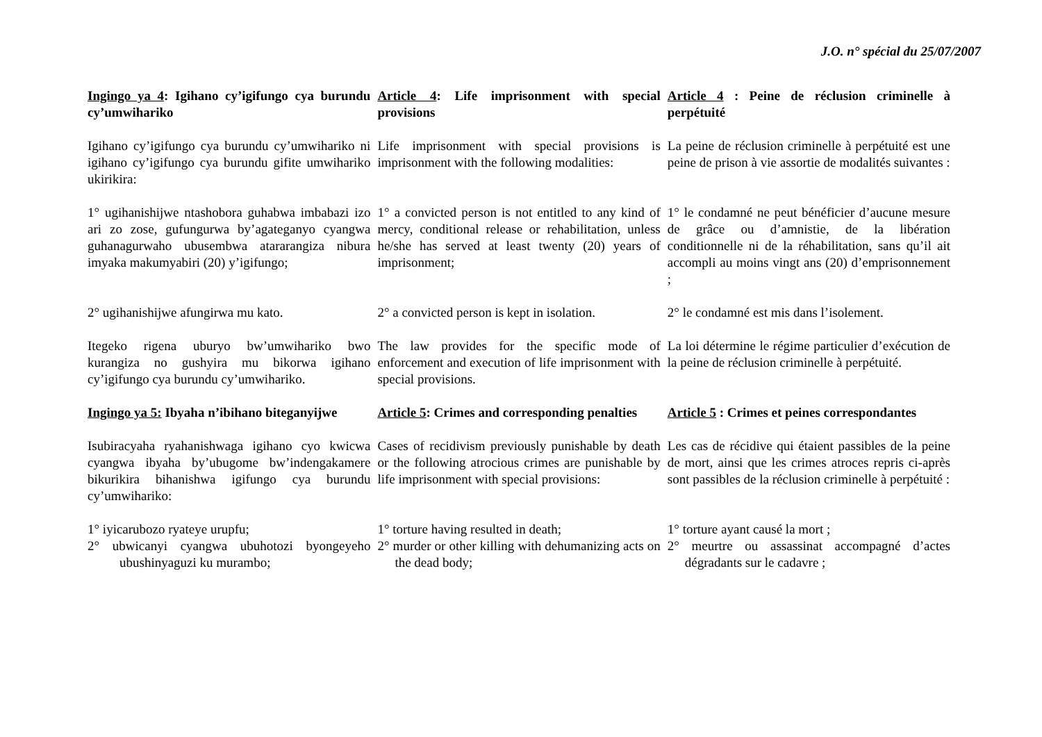J.O. n° spécial du 25/07/2007
| Ingingo ya 4 : Igihano cy’igifungo cya burundu cy’umwihariko | Article 4 : Life imprisonment with special provisions | Article 4 : Peine de réclusion criminelle à perpétuité |
| Igihano cy’igifungo cya burundu cy’umwihariko ni igihano cy’igifungo cya burundu gifite umwihariko ukirikira: | Life imprisonment with special provisions is imprisonment with the following modalities: | La peine de réclusion criminelle à perpétuité est une peine de prison à vie assortie de modalités suivantes : |
| 1° ugihanishijwe ntashobora guhabwa imbabazi izo ari zo zose, gufungurwa by’agateganyo cyangwa guhanagurwaho ubusembwa atararangiza nibura imyaka makumyabiri (20) y’igifungo; | 1° a convicted person is not entitled to any kind of mercy, conditional release or rehabilitation, unless he/she has served at least twenty (20) years of imprisonment; | 1° le condamné ne peut bénéficier d’aucune mesure de grâce ou d’amnistie, de la libération conditionnelle ni de la réhabilitation, sans qu’il ait accompli au moins vingt ans (20) d’emprisonnement ; |
| 2° ugihanishijwe afungirwa mu kato. | 2° a convicted person is kept in isolation. | 2° le condamné est mis dans l’isolement. |
| Itegeko rigena uburyo bw’umwihariko bwo kurangiza no gushyira mu bikorwa igihano cy’igifungo cya burundu cy’umwihariko. | The law provides for the specific mode of enforcement and execution of life imprisonment with special provisions. | La loi détermine le régime particulier d’exécution de la peine de réclusion criminelle à perpétuité. |
| Ingingo ya 5: Ibyaha n’ibihano biteganyijwe | Article 5 : Crimes and corresponding penalties | Article 5 : Crimes et peines correspondantes |
| Isubiracyaha ryahanishwaga igihano cyo kwicwa cyangwa ibyaha by’ubugome bw’indengakamere bikurikira bihanishwa igifungo cya burundu cy’umwihariko: | Cases of recidivism previously punishable by death or the following atrocious crimes are punishable by life imprisonment with special provisions: | Les cas de récidive qui étaient passibles de la peine de mort, ainsi que les crimes atroces repris ci-après sont passibles de la réclusion criminelle à perpétuité : |
| 1° iyicarubozo ryateye urupfu; 2° ubwicanyi cyangwa ubuhotozi byongeyeho ubushinyaguzi ku murambo; | 1° torture having resulted in death; 2° murder or other killing with dehumanizing acts on the dead body; | 1° torture ayant causé la mort ; 2° meurtre ou assassinat accompagné d’actes dégradants sur le cadavre ; |